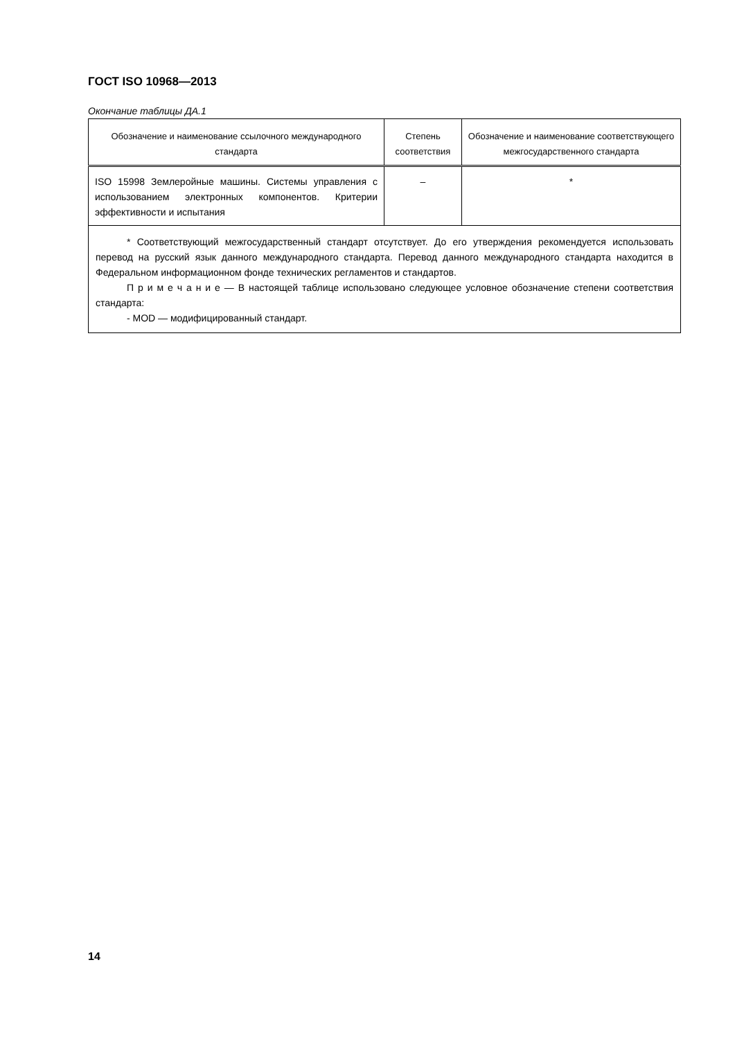ГОСТ ISO 10968—2013
Окончание таблицы ДА.1
| Обозначение и наименование ссылочного международного стандарта | Степень соответствия | Обозначение и наименование соответствующего межгосударственного стандарта |
| --- | --- | --- |
| ISO 15998 Землеройные машины. Системы управления с использованием электронных компонентов. Критерии эффективности и испытания | – | * |
| * Соответствующий межгосударственный стандарт отсутствует. До его утверждения рекомендуется использовать перевод на русский язык данного международного стандарта. Перевод данного международного стандарта находится в Федеральном информационном фонде технических регламентов и стандартов. П р и м е ч а н и е — В настоящей таблице использовано следующее условное обозначение степени соответствия стандарта: - MOD — модифицированный стандарт. | | |
14